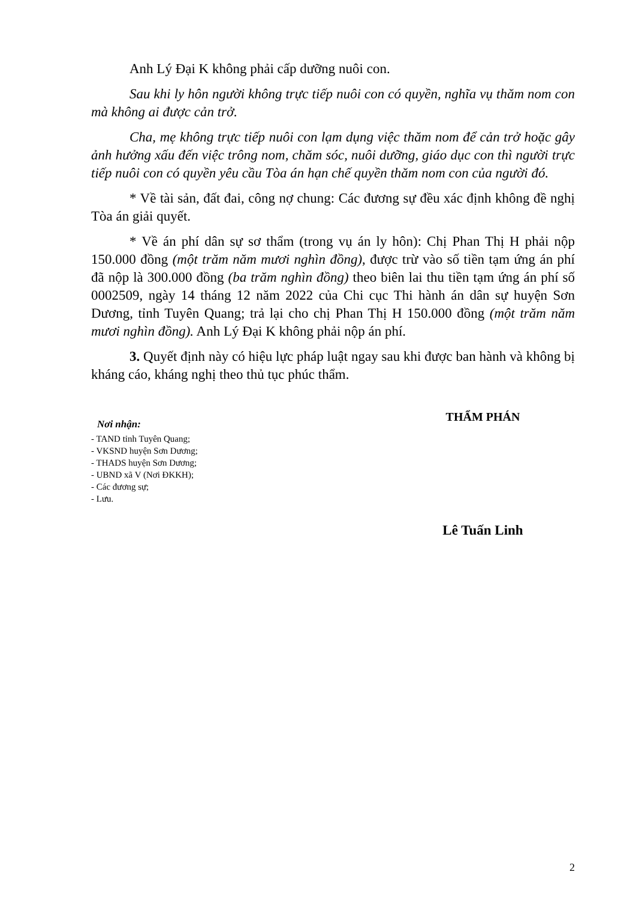Anh Lý Đại K không phải cấp dưỡng nuôi con.
Sau khi ly hôn người không trực tiếp nuôi con có quyền, nghĩa vụ thăm nom con mà không ai được cản trở.
Cha, mẹ không trực tiếp nuôi con lạm dụng việc thăm nom để cản trở hoặc gây ảnh hưởng xấu đến việc trông nom, chăm sóc, nuôi dưỡng, giáo dục con thì người trực tiếp nuôi con có quyền yêu cầu Tòa án hạn chế quyền thăm nom con của người đó.
* Về tài sản, đất đai, công nợ chung: Các đương sự đều xác định không đề nghị Tòa án giải quyết.
* Về án phí dân sự sơ thẩm (trong vụ án ly hôn): Chị Phan Thị H phải nộp 150.000 đồng (một trăm năm mươi nghìn đồng), được trừ vào số tiền tạm ứng án phí đã nộp là 300.000 đồng (ba trăm nghìn đồng) theo biên lai thu tiền tạm ứng án phí số 0002509, ngày 14 tháng 12 năm 2022 của Chi cục Thi hành án dân sự huyện Sơn Dương, tỉnh Tuyên Quang; trả lại cho chị Phan Thị H 150.000 đồng (một trăm năm mươi nghìn đồng). Anh Lý Đại K không phải nộp án phí.
3. Quyết định này có hiệu lực pháp luật ngay sau khi được ban hành và không bị kháng cáo, kháng nghị theo thủ tục phúc thẩm.
Nơi nhận:
- TAND tỉnh Tuyên Quang;
- VKSND huyện Sơn Dương;
- THADS huyện Sơn Dương;
- UBND xã V (Nơi ĐKKH);
- Các đương sự;
- Lưu.
THẨM PHÁN
Lê Tuấn Linh
2